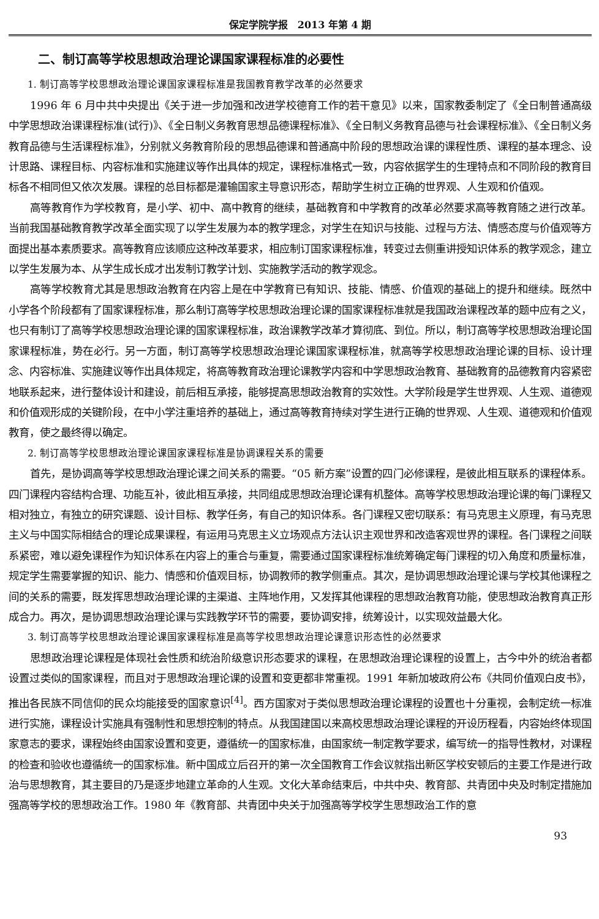保定学院学报　2013 年第 4 期
二、制订高等学校思想政治理论课国家课程标准的必要性
1. 制订高等学校思想政治理论课国家课程标准是我国教育教学改革的必然要求
1996 年 6 月中共中央提出《关于进一步加强和改进学校德育工作的若干意见》以来，国家教委制定了《全日制普通高级中学思想政治课课程标准(试行)》、《全日制义务教育思想品德课程标准》、《全日制义务教育品德与社会课程标准》、《全日制义务教育品德与生活课程标准》，分别就义务教育阶段的思想品德课和普通高中阶段的思想政治课的课程性质、课程的基本理念、设计思路、课程目标、内容标准和实施建议等作出具体的规定，课程标准格式一致，内容依据学生的生理特点和不同阶段的教育目标各不相同但又依次发展。课程的总目标都是灌输国家主导意识形态，帮助学生树立正确的世界观、人生观和价值观。
高等教育作为学校教育，是小学、初中、高中教育的继续，基础教育和中学教育的改革必然要求高等教育随之进行改革。当前我国基础教育教学改革全面实现了以学生发展为本的教学理念，对学生在知识与技能、过程与方法、情感态度与价值观等方面提出基本素质要求。高等教育应该顺应这种改革要求，相应制订国家课程标准，转变过去侧重讲授知识体系的教学观念，建立以学生发展为本、从学生成长成才出发制订教学计划、实施教学活动的教学观念。
高等学校教育尤其是思想政治教育在内容上是在中学教育已有知识、技能、情感、价值观的基础上的提升和继续。既然中小学各个阶段都有了国家课程标准，那么制订高等学校思想政治理论课的国家课程标准就是我国政治课程改革的题中应有之义，也只有制订了高等学校思想政治理论课的国家课程标准，政治课教学改革才算彻底、到位。所以，制订高等学校思想政治理论国家课程标准，势在必行。另一方面，制订高等学校思想政治理论课国家课程标准，就高等学校思想政治理论课的目标、设计理念、内容标准、实施建议等作出具体规定，将高等教育政治理论课教学内容和中学思想政治教育、基础教育的品德教育内容紧密地联系起来，进行整体设计和建设，前后相互承接，能够提高思想政治教育的实效性。大学阶段是学生世界观、人生观、道德观和价值观形成的关键阶段，在中小学注重培养的基础上，通过高等教育持续对学生进行正确的世界观、人生观、道德观和价值观教育，使之最终得以确定。
2. 制订高等学校思想政治理论课国家课程标准是协调课程关系的需要
首先，是协调高等学校思想政治理论课之间关系的需要。“05 新方案”设置的四门必修课程，是彼此相互联系的课程体系。四门课程内容结构合理、功能互补，彼此相互承接，共同组成思想政治理论课有机整体。高等学校思想政治理论课的每门课程又相对独立，有独立的研究课题、设计目标、教学任务，有自己的知识体系。各门课程又密切联系：有马克思主义原理，有马克思主义与中国实际相结合的理论成果课程，有运用马克思主义立场观点方法认识主观世界和改造客观世界的课程。各门课程之间联系紧密，难以避免课程作为知识体系在内容上的重合与重复，需要通过国家课程标准统筹确定每门课程的切入角度和质量标准，规定学生需要掌握的知识、能力、情感和价值观目标，协调教师的教学侧重点。其次，是协调思想政治理论课与学校其他课程之间的关系的需要，既发挥思想政治理论课的主渠道、主阵地作用，又发挥其他课程的思想政治教育功能，使思想政治教育真正形成合力。再次，是协调思想政治理论课与实践教学环节的需要，要协调安排，统筹设计，以实现效益最大化。
3. 制订高等学校思想政治理论课国家课程标准是高等学校思想政治理论课意识形态性的必然要求
思想政治理论课程是体现社会性质和统治阶级意识形态要求的课程，在思想政治理论课程的设置上，古今中外的统治者都设置过类似的国家课程，而且对于思想政治理论课的设置和变更都非常重视。1991 年新加坡政府公布《共同价值观白皮书》，推出各民族不同信仰的民众均能接受的国家意识<sup>[4]</sup>。西方国家对于类似思想政治理论课程的设置也十分重视，会制定统一标准进行实施，课程设计实施具有强制性和思想控制的特点。从我国建国以来高校思想政治理论课程的开设历程看，内容始终体现国家意志的要求，课程始终由国家设置和变更，遵循统一的国家标准，由国家统一制定教学要求，编写统一的指导性教材，对课程的检查和验收也遵循统一的国家标准。新中国成立后召开的第一次全国教育工作会议就指出新区学校安顿后的主要工作是进行政治与思想教育，其主要目的乃是逐步地建立革命的人生观。文化大革命结束后，中共中央、教育部、共青团中央及时制定措施加强高等学校的思想政治工作。1980 年《教育部、共青团中央关于加强高等学校学生思想政治工作的意
93